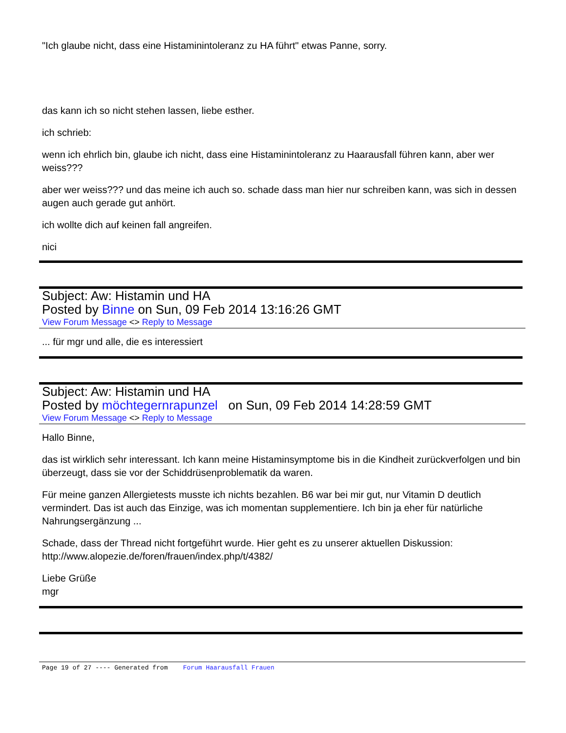"Ich glaube nicht, dass eine Histaminintoleranz zu HA führt" etwas Panne, sorry.
das kann ich so nicht stehen lassen, liebe esther.
ich schrieb:
wenn ich ehrlich bin, glaube ich nicht, dass eine Histaminintoleranz zu Haarausfall führen kann, aber wer weiss???
aber wer weiss??? und das meine ich auch so. schade dass man hier nur schreiben kann, was sich in dessen augen auch gerade gut anhört.
ich wollte dich auf keinen fall angreifen.
nici
Subject: Aw: Histamin und HA
Posted by Binne on Sun, 09 Feb 2014 13:16:26 GMT
View Forum Message <> Reply to Message
... für mgr und alle, die es interessiert
Subject: Aw: Histamin und HA
Posted by möchtegernrapunzel on Sun, 09 Feb 2014 14:28:59 GMT
View Forum Message <> Reply to Message
Hallo Binne,
das ist wirklich sehr interessant. Ich kann meine Histaminsymptome bis in die Kindheit zurückverfolgen und bin überzeugt, dass sie vor der Schiddrüsenproblematik da waren.
Für meine ganzen Allergietests musste ich nichts bezahlen. B6 war bei mir gut, nur Vitamin D deutlich vermindert. Das ist auch das Einzige, was ich momentan supplementiere. Ich bin ja eher für natürliche Nahrungsergänzung ...
Schade, dass der Thread nicht fortgeführt wurde. Hier geht es zu unserer aktuellen Diskussion: http://www.alopezie.de/foren/frauen/index.php/t/4382/
Liebe Grüße
mgr
Page 19 of 27 ---- Generated from Forum Haarausfall Frauen